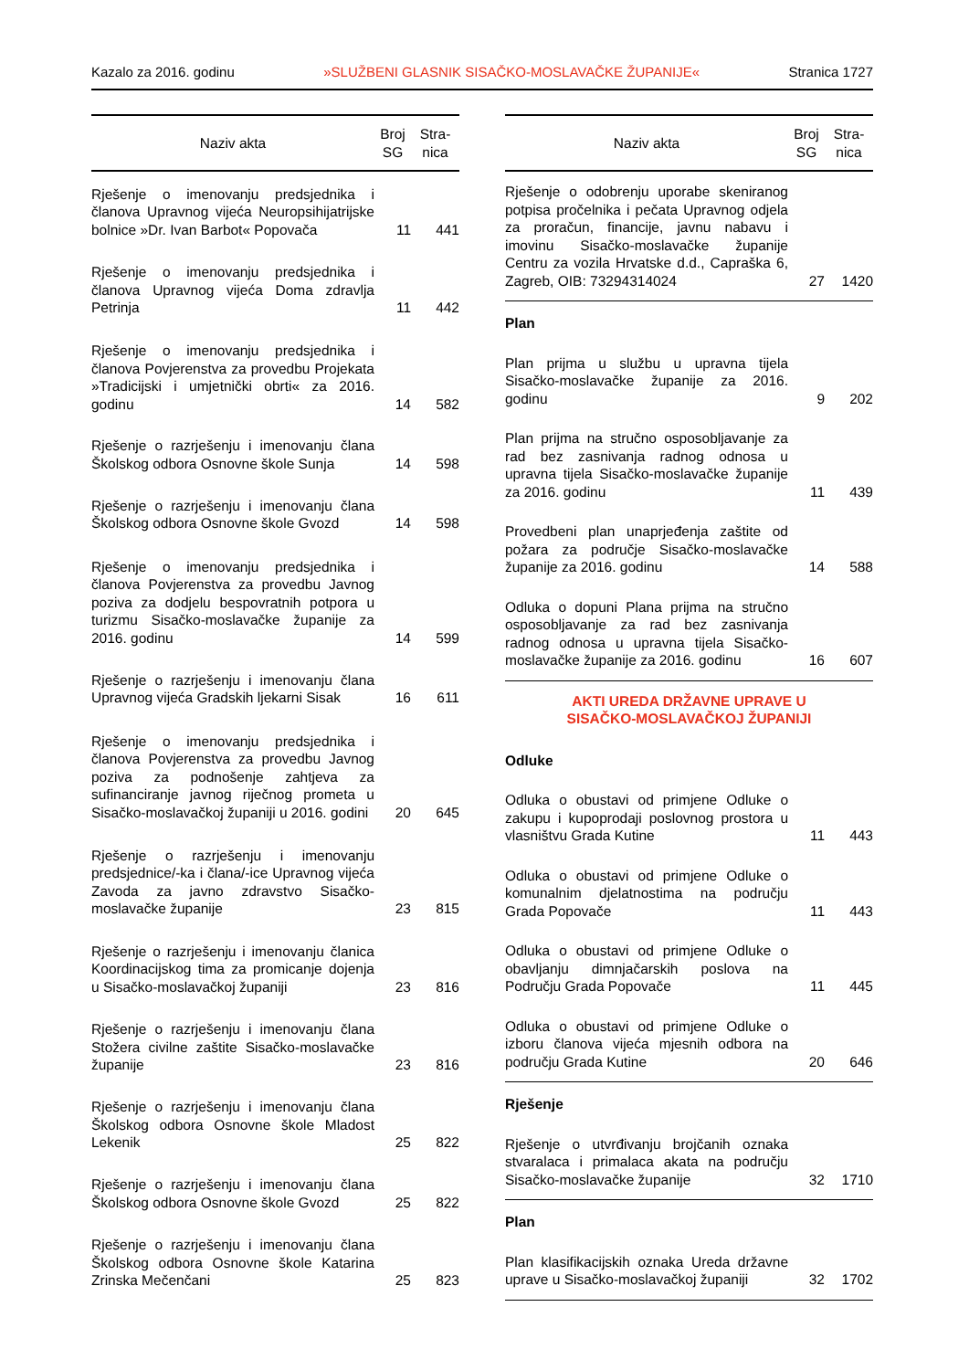Kazalo za 2016. godinu »SLUŽBENI GLASNIK SISAČKO-MOSLAVAČKE ŽUPANIJE« Stranica 1727
| Naziv akta | Broj SG | Stra- nica |
| --- | --- | --- |
| Rješenje o imenovanju predsjednika i članova Upravnog vijeća Neuropsihijatrijske bolnice »Dr. Ivan Barbot« Popovača | 11 | 441 |
| Rješenje o imenovanju predsjednika i članova Upravnog vijeća Doma zdravlja Petrinja | 11 | 442 |
| Rješenje o imenovanju predsjednika i članova Povjerenstva za provedbu Projekata »Tradicijski i umjetnički obrti« za 2016. godinu | 14 | 582 |
| Rješenje o razrješenju i imenovanju člana Školskog odbora Osnovne škole Sunja | 14 | 598 |
| Rješenje o razrješenju i imenovanju člana Školskog odbora Osnovne škole Gvozd | 14 | 598 |
| Rješenje o imenovanju predsjednika i članova Povjerenstva za provedbu Javnog poziva za dodjelu bespovratnih potpora u turizmu Sisačko-moslavačke županije za 2016. godinu | 14 | 599 |
| Rješenje o razrješenju i imenovanju člana Upravnog vijeća Gradskih ljekarni Sisak | 16 | 611 |
| Rješenje o imenovanju predsjednika i članova Povjerenstva za provedbu Javnog poziva za podnošenje zahtjeva za sufinanciranje javnog riječnog prometa u Sisačko-moslavačkoj županiji u 2016. godini | 20 | 645 |
| Rješenje o razrješenju i imenovanju predsjednice/-ka i člana/-ice Upravnog vijeća Zavoda za javno zdravstvo Sisačko-moslavačke županije | 23 | 815 |
| Rješenje o razrješenju i imenovanju članica Koordinacijskog tima za promicanje dojenja u Sisačko-moslavačkoj županiji | 23 | 816 |
| Rješenje o razrješenju i imenovanju člana Stožera civilne zaštite Sisačko-moslavačke županije | 23 | 816 |
| Rješenje o razrješenju i imenovanju člana Školskog odbora Osnovne škole Mladost Lekenik | 25 | 822 |
| Rješenje o razrješenju i imenovanju člana Školskog odbora Osnovne škole Gvozd | 25 | 822 |
| Rješenje o razrješenju i imenovanju člana Školskog odbora Osnovne škole Katarina Zrinska Mečenčani | 25 | 823 |
| Naziv akta | Broj SG | Stra- nica |
| --- | --- | --- |
| Rješenje o odobrenju uporabe skeniranog potpisa pročelnika i pečata Upravnog odjela za proračun, financije, javnu nabavu i imovinu Sisačko-moslavačke županije Centru za vozila Hrvatske d.d., Capraška 6, Zagreb, OIB: 73294314024 | 27 | 1420 |
| Plan | | |
| Plan prijma u službu u upravna tijela Sisačko-moslavačke županije za 2016. godinu | 9 | 202 |
| Plan prijma na stručno osposobljavanje za rad bez zasnivanja radnog odnosa u upravna tijela Sisačko-moslavačke županije za 2016. godinu | 11 | 439 |
| Provedbeni plan unaprjeđenja zaštite od požara za područje Sisačko-moslavačke županije za 2016. godinu | 14 | 588 |
| Odluka o dopuni Plana prijma na stručno osposobljavanje za rad bez zasnivanja radnog odnosa u upravna tijela Sisačko-moslavačke županije za 2016. godinu | 16 | 607 |
| AKTI UREDA DRŽAVNE UPRAVE U SISAČKO-MOSLAVAČKOJ ŽUPANIJI | | |
| Odluke | | |
| Odluka o obustavi od primjene Odluke o zakupu i kupoprodaji poslovnog prostora u vlasništvu Grada Kutine | 11 | 443 |
| Odluka o obustavi od primjene Odluke o komunalnim djelatnostima na području Grada Popovače | 11 | 443 |
| Odluka o obustavi od primjene Odluke o obavljanju dimnjačarskih poslova na Području Grada Popovače | 11 | 445 |
| Odluka o obustavi od primjene Odluke o izboru članova vijeća mjesnih odbora na području Grada Kutine | 20 | 646 |
| Rješenje | | |
| Rješenje o utvrđivanju brojčanih oznaka stvaralaca i primalaca akata na području Sisačko-moslavačke županije | 32 | 1710 |
| Plan | | |
| Plan klasifikacijskih oznaka Ureda državne uprave u Sisačko-moslavačkoj županiji | 32 | 1702 |